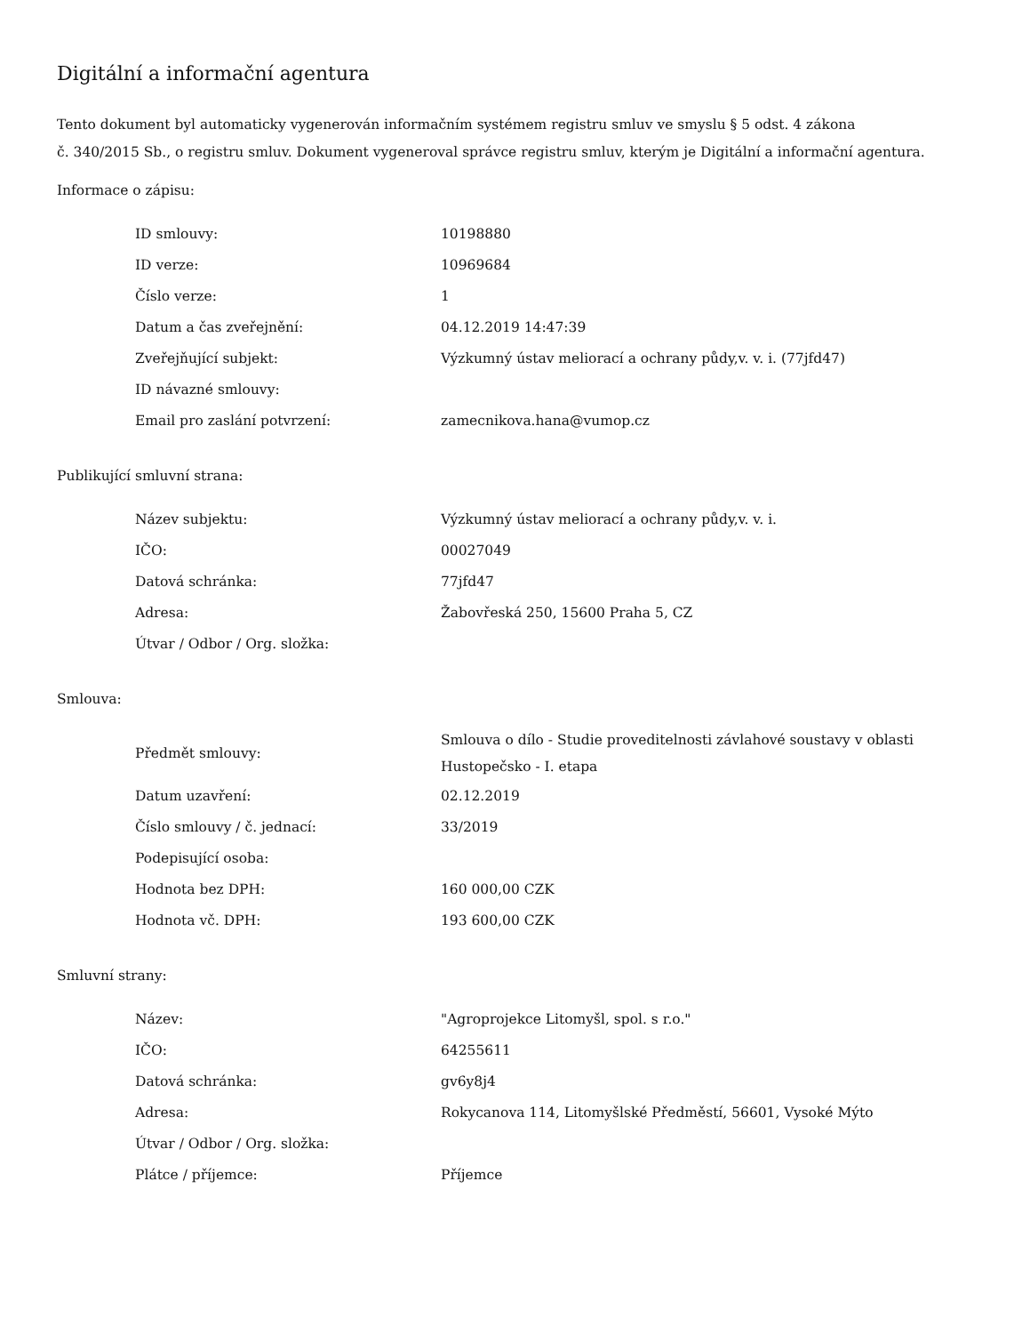Digitální a informační agentura
Tento dokument byl automaticky vygenerován informačním systémem registru smluv ve smyslu § 5 odst. 4 zákona
č. 340/2015 Sb., o registru smluv. Dokument vygeneroval správce registru smluv, kterým je Digitální a informační agentura.
Informace o zápisu:
| ID smlouvy: | 10198880 |
| ID verze: | 10969684 |
| Číslo verze: | 1 |
| Datum a čas zveřejnění: | 04.12.2019 14:47:39 |
| Zveřejňující subjekt: | Výzkumný ústav meliorací a ochrany půdy,v. v. i. (77jfd47) |
| ID návazné smlouvy: | |
| Email pro zaslání potvrzení: | zamecnikova.hana@vumop.cz |
Publikující smluvní strana:
| Název subjektu: | Výzkumný ústav meliorací a ochrany půdy,v. v. i. |
| IČO: | 00027049 |
| Datová schránka: | 77jfd47 |
| Adresa: | Žabovřeská 250, 15600 Praha 5, CZ |
| Útvar / Odbor / Org. složka: | |
Smlouva:
| Předmět smlouvy: | Smlouva o dílo - Studie proveditelnosti závlahové soustavy v oblasti Hustopečsko - I. etapa |
| Datum uzavření: | 02.12.2019 |
| Číslo smlouvy / č. jednací: | 33/2019 |
| Podepisující osoba: | |
| Hodnota bez DPH: | 160 000,00 CZK |
| Hodnota vč. DPH: | 193 600,00 CZK |
Smluvní strany:
| Název: | "Agroprojekce Litomyšl, spol. s r.o." |
| IČO: | 64255611 |
| Datová schránka: | gv6y8j4 |
| Adresa: | Rokycanova 114, Litomyšlské Předměstí, 56601, Vysoké Mýto |
| Útvar / Odbor / Org. složka: | |
| Plátce / příjemce: | Příjemce |